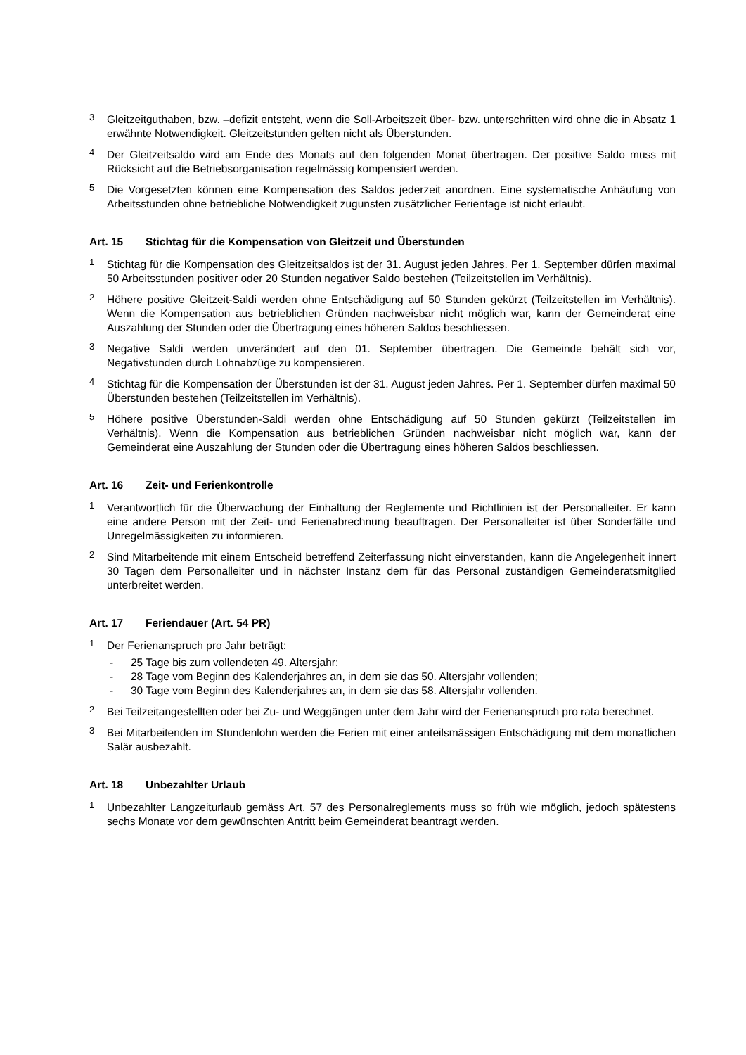3
Gleitzeitguthaben, bzw. –defizit entsteht, wenn die Soll-Arbeitszeit über- bzw. unterschritten wird ohne die in Absatz 1 erwähnte Notwendigkeit. Gleitzeitstunden gelten nicht als Überstunden.
4
Der Gleitzeitsaldo wird am Ende des Monats auf den folgenden Monat übertragen. Der positive Saldo muss mit Rücksicht auf die Betriebsorganisation regelmässig kompensiert werden.
5
Die Vorgesetzten können eine Kompensation des Saldos jederzeit anordnen. Eine systematische Anhäufung von Arbeitsstunden ohne betriebliche Notwendigkeit zugunsten zusätzlicher Ferientage ist nicht erlaubt.
Art. 15 Stichtag für die Kompensation von Gleitzeit und Überstunden
1
Stichtag für die Kompensation des Gleitzeitsaldos ist der 31. August jeden Jahres. Per 1. September dürfen maximal 50 Arbeitsstunden positiver oder 20 Stunden negativer Saldo bestehen (Teilzeitstellen im Verhältnis).
2
Höhere positive Gleitzeit-Saldi werden ohne Entschädigung auf 50 Stunden gekürzt (Teilzeitstellen im Verhältnis). Wenn die Kompensation aus betrieblichen Gründen nachweisbar nicht möglich war, kann der Gemeinderat eine Auszahlung der Stunden oder die Übertragung eines höheren Saldos beschliessen.
3
Negative Saldi werden unverändert auf den 01. September übertragen. Die Gemeinde behält sich vor, Negativstunden durch Lohnabzüge zu kompensieren.
4
Stichtag für die Kompensation der Überstunden ist der 31. August jeden Jahres. Per 1. September dürfen maximal 50 Überstunden bestehen (Teilzeitstellen im Verhältnis).
5
Höhere positive Überstunden-Saldi werden ohne Entschädigung auf 50 Stunden gekürzt (Teilzeitstellen im Verhältnis). Wenn die Kompensation aus betrieblichen Gründen nachweisbar nicht möglich war, kann der Gemeinderat eine Auszahlung der Stunden oder die Übertragung eines höheren Saldos beschliessen.
Art. 16 Zeit- und Ferienkontrolle
1
Verantwortlich für die Überwachung der Einhaltung der Reglemente und Richtlinien ist der Personalleiter. Er kann eine andere Person mit der Zeit- und Ferienabrechnung beauftragen. Der Personalleiter ist über Sonderfälle und Unregelmässigkeiten zu informieren.
2
Sind Mitarbeitende mit einem Entscheid betreffend Zeiterfassung nicht einverstanden, kann die Angelegenheit innert 30 Tagen dem Personalleiter und in nächster Instanz dem für das Personal zuständigen Gemeinderatsmitglied unterbreitet werden.
Art. 17 Feriendauer (Art. 54 PR)
1
Der Ferienanspruch pro Jahr beträgt:
- 25 Tage bis zum vollendeten 49. Altersjahr;
- 28 Tage vom Beginn des Kalenderjahres an, in dem sie das 50. Altersjahr vollenden;
- 30 Tage vom Beginn des Kalenderjahres an, in dem sie das 58. Altersjahr vollenden.
2
Bei Teilzeitangestellten oder bei Zu- und Weggängen unter dem Jahr wird der Ferienanspruch pro rata berechnet.
3
Bei Mitarbeitenden im Stundenlohn werden die Ferien mit einer anteilsmässigen Entschädigung mit dem monatlichen Salär ausbezahlt.
Art. 18 Unbezahlter Urlaub
1
Unbezahlter Langzeiturlaub gemäss Art. 57 des Personalreglements muss so früh wie möglich, jedoch spätestens sechs Monate vor dem gewünschten Antritt beim Gemeinderat beantragt werden.